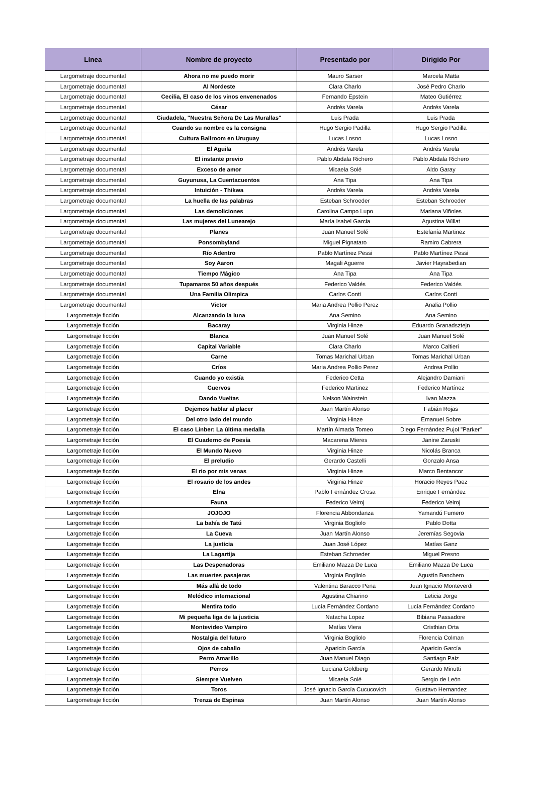| Línea | Nombre de proyecto | Presentado por | Dirigido Por |
| --- | --- | --- | --- |
| Largometraje documental | Ahora no me puedo morir | Mauro Sarser | Marcela Matta |
| Largometraje documental | Al Nordeste | Clara Charlo | José Pedro Charlo |
| Largometraje documental | Cecilia, El caso de los vinos envenenados | Fernando Epstein | Mateo Gutiérrez |
| Largometraje documental | César | Andrés Varela | Andrés Varela |
| Largometraje documental | Ciudadela, "Nuestra Señora De Las Murallas" | Luis Prada | Luis Prada |
| Largometraje documental | Cuando su nombre es la consigna | Hugo Sergio Padilla | Hugo Sergio Padilla |
| Largometraje documental | Cultura Ballroom en Uruguay | Lucas Losno | Lucas Losno |
| Largometraje documental | El Aguila | Andrés Varela | Andrés Varela |
| Largometraje documental | El instante previo | Pablo Abdala Richero | Pablo Abdala Richero |
| Largometraje documental | Exceso de amor | Micaela Solé | Aldo Garay |
| Largometraje documental | Guyunusa, La Cuentacuentos | Ana Tipa | Ana Tipa |
| Largometraje documental | Intuición - Thikwa | Andrés Varela | Andrés Varela |
| Largometraje documental | La huella de las palabras | Esteban Schroeder | Esteban Schroeder |
| Largometraje documental | Las demoliciones | Carolina Campo Lupo | Mariana Viñoles |
| Largometraje documental | Las mujeres del Lunearejo | María Isabel Garcia | Agustina Willat |
| Largometraje documental | Planes | Juan Manuel Solé | Estefanía Martinez |
| Largometraje documental | Ponsombyland | Miguel Pignataro | Ramiro Cabrera |
| Largometraje documental | Río Adentro | Pablo Martínez Pessi | Pablo Martínez Pessi |
| Largometraje documental | Soy Aaron | Magali Aguerre | Javier Hayrabedian |
| Largometraje documental | Tiempo Mágico | Ana Tipa | Ana Tipa |
| Largometraje documental | Tupamaros 50 años después | Federico Valdés | Federico Valdés |
| Largometraje documental | Una Familia Olimpica | Carlos Conti | Carlos Conti |
| Largometraje documental | Victor | Maria Andrea Pollio Perez | Analia Pollio |
| Largometraje ficción | Alcanzando la luna | Ana Semino | Ana Semino |
| Largometraje ficción | Bacaray | Virginia Hinze | Eduardo Granadsztejn |
| Largometraje ficción | Blanca | Juan Manuel Solé | Juan Manuel Solé |
| Largometraje ficción | Capital Variable | Clara Charlo | Marco Caltieri |
| Largometraje ficción | Carne | Tomas Marichal Urban | Tomas Marichal Urban |
| Largometraje ficción | Críos | Maria Andrea Pollio Perez | Andrea Pollio |
| Largometraje ficción | Cuando yo existía | Federico Cetta | Alejandro Damiani |
| Largometraje ficción | Cuervos | Federico Martinez | Federico Martínez |
| Largometraje ficción | Dando Vueltas | Nelson Wainstein | Ivan Mazza |
| Largometraje ficción | Dejemos hablar al placer | Juan Martín Alonso | Fabián Rojas |
| Largometraje ficción | Del otro lado del mundo | Virginia Hinze | Emanuel Sobre |
| Largometraje ficción | El caso Linber: La última medalla | Martín Almada Tomeo | Diego Fernández Pujol "Parker" |
| Largometraje ficción | El Cuaderno de Poesía | Macarena Mieres | Janine Zaruski |
| Largometraje ficción | El Mundo Nuevo | Virginia Hinze | Nicolás Branca |
| Largometraje ficción | El preludio | Gerardo Castelli | Gonzalo Ansa |
| Largometraje ficción | El rio por mis venas | Virginia Hinze | Marco Bentancor |
| Largometraje ficción | El rosario de los andes | Virginia Hinze | Horacio Reyes Paez |
| Largometraje ficción | Elna | Pablo Fernández Crosa | Enrique Fernández |
| Largometraje ficción | Fauna | Federico Veiroj | Federico Veiroj |
| Largometraje ficción | JOJOJO | Florencia Abbondanza | Yamandú Fumero |
| Largometraje ficción | La bahía de Tatú | Virginia Bogliolo | Pablo Dotta |
| Largometraje ficción | La Cueva | Juan Martín Alonso | Jeremías Segovia |
| Largometraje ficción | La justicia | Juan José López | Matías Ganz |
| Largometraje ficción | La Lagartija | Esteban Schroeder | Miguel Presno |
| Largometraje ficción | Las Despenadoras | Emiliano Mazza De Luca | Emiliano Mazza De Luca |
| Largometraje ficción | Las muertes pasajeras | Virginia Bogliolo | Agustín Banchero |
| Largometraje ficción | Más allá de todo | Valentina Baracco Pena | Juan Ignacio Monteverdi |
| Largometraje ficción | Melódico internacional | Agustina Chiarino | Leticia Jorge |
| Largometraje ficción | Mentira todo | Lucía Fernández Cordano | Lucía Fernández Cordano |
| Largometraje ficción | Mi pequeña liga de la justicia | Natacha Lopez | Bibiana Passadore |
| Largometraje ficción | Montevideo Vampiro | Matías Viera | Cristhian Orta |
| Largometraje ficción | Nostalgia del futuro | Virginia Bogliolo | Florencia Colman |
| Largometraje ficción | Ojos de caballo | Aparicio García | Aparicio García |
| Largometraje ficción | Perro Amarillo | Juan Manuel Diago | Santiago Paiz |
| Largometraje ficción | Perros | Luciana Goldberg | Gerardo Minutti |
| Largometraje ficción | Siempre Vuelven | Micaela Solé | Sergio de León |
| Largometraje ficción | Toros | José Ignacio García Cucucovich | Gustavo Hernandez |
| Largometraje ficción | Trenza de Espinas | Juan Martín Alonso | Juan Martín Alonso |